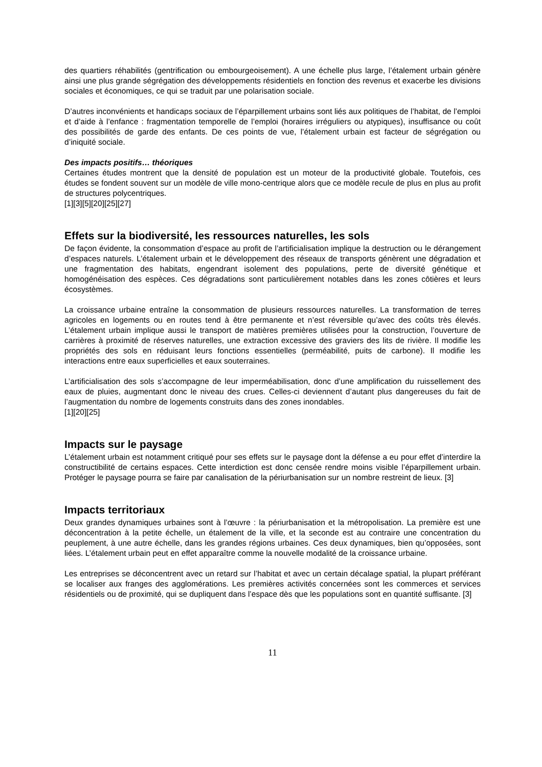des quartiers réhabilités (gentrification ou embourgeoisement). A une échelle plus large, l’étalement urbain génère ainsi une plus grande ségrégation des développements résidentiels en fonction des revenus et exacerbe les divisions sociales et économiques, ce qui se traduit par une polarisation sociale.
D’autres inconvénients et handicaps sociaux de l’éparpillement urbains sont liés aux politiques de l’habitat, de l’emploi et d’aide à l’enfance : fragmentation temporelle de l’emploi (horaires irréguliers ou atypiques), insuffisance ou coût des possibilités de garde des enfants. De ces points de vue, l’étalement urbain est facteur de ségrégation ou d’iniquité sociale.
Des impacts positifs… théoriques
Certaines études montrent que la densité de population est un moteur de la productivité globale. Toutefois, ces études se fondent souvent sur un modèle de ville mono-centrique alors que ce modèle recule de plus en plus au profit de structures polycentriques.
[1][3][5][20][25][27]
Effets sur la biodiversité, les ressources naturelles, les sols
De façon évidente, la consommation d’espace au profit de l’artificialisation implique la destruction ou le dérangement d’espaces naturels. L’étalement urbain et le développement des réseaux de transports génèrent une dégradation et une fragmentation des habitats, engendrant isolement des populations, perte de diversité génétique et homogénéisation des espèces. Ces dégradations sont particulièrement notables dans les zones côtières et leurs écosystèmes.
La croissance urbaine entraîne la consommation de plusieurs ressources naturelles. La transformation de terres agricoles en logements ou en routes tend à être permanente et n’est réversible qu’avec des coûts très élevés. L’étalement urbain implique aussi le transport de matières premières utilisées pour la construction, l’ouverture de carrières à proximité de réserves naturelles, une extraction excessive des graviers des lits de rivière. Il modifie les propriétés des sols en réduisant leurs fonctions essentielles (perméabilité, puits de carbone). Il modifie les interactions entre eaux superficielles et eaux souterraines.
L’artificialisation des sols s’accompagne de leur imperméabilisation, donc d’une amplification du ruissellement des eaux de pluies, augmentant donc le niveau des crues. Celles-ci deviennent d’autant plus dangereuses du fait de l’augmentation du nombre de logements construits dans des zones inondables.
[1][20][25]
Impacts sur le paysage
L’étalement urbain est notamment critiqué pour ses effets sur le paysage dont la défense a eu pour effet d’interdire la constructibilité de certains espaces. Cette interdiction est donc censée rendre moins visible l’éparpillement urbain. Protéger le paysage pourra se faire par canalisation de la périurbanisation sur un nombre restreint de lieux. [3]
Impacts territoriaux
Deux grandes dynamiques urbaines sont à l’œuvre : la périurbanisation et la métropolisation. La première est une déconcentration à la petite échelle, un étalement de la ville, et la seconde est au contraire une concentration du peuplement, à une autre échelle, dans les grandes régions urbaines. Ces deux dynamiques, bien qu’opposées, sont liées. L’étalement urbain peut en effet apparaître comme la nouvelle modalité de la croissance urbaine.
Les entreprises se déconcentrent avec un retard sur l’habitat et avec un certain décalage spatial, la plupart préférant se localiser aux franges des agglomérations. Les premières activités concernées sont les commerces et services résidentiels ou de proximité, qui se dupliquent dans l’espace dès que les populations sont en quantité suffisante. [3]
11